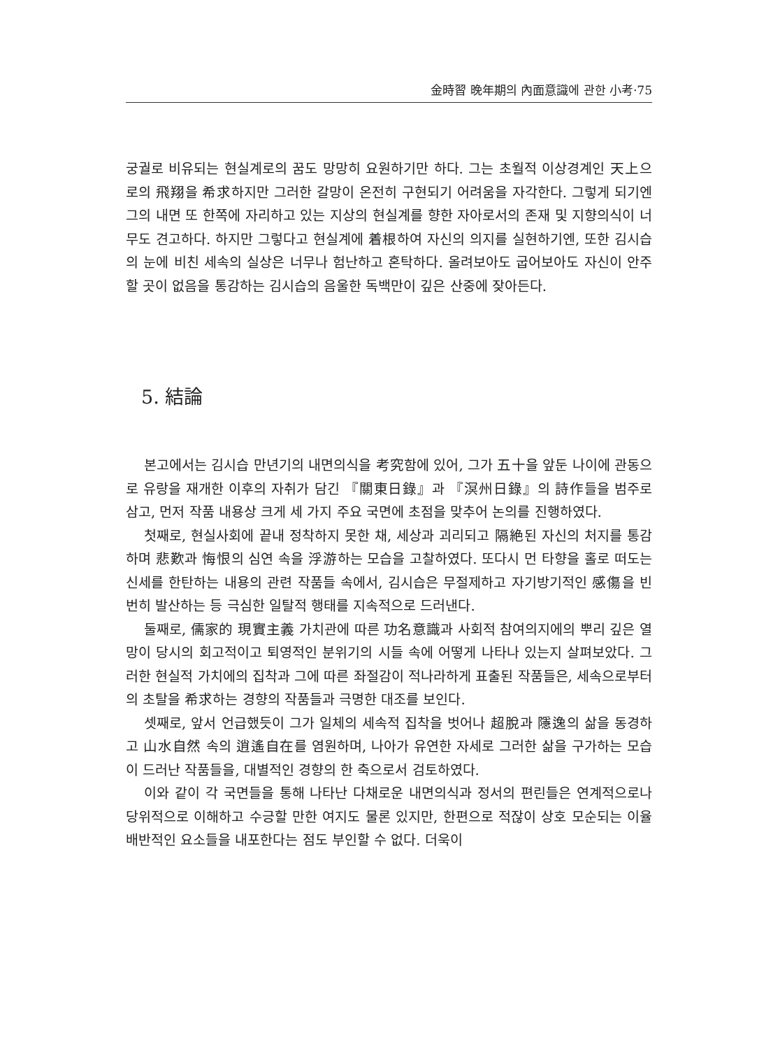金時習 晩年期의 內面意識에 관한 小考·75
궁궐로 비유되는 현실계로의 꿈도 망망히 요원하기만 하다. 그는 초월적 이상경계인 天上으로의 飛翔을 希求하지만 그러한 갈망이 온전히 구현되기 어려움을 자각한다. 그렇게 되기엔 그의 내면 또 한쪽에 자리하고 있는 지상의 현실계를 향한 자아로서의 존재 및 지향의식이 너무도 견고하다. 하지만 그렇다고 현실계에 着根하여 자신의 의지를 실현하기엔, 또한 김시습의 눈에 비친 세속의 실상은 너무나 험난하고 혼탁하다. 올려보아도 굽어보아도 자신이 안주할 곳이 없음을 통감하는 김시습의 음울한 독백만이 깊은 산중에 잦아든다.
5. 結論
본고에서는 김시습 만년기의 내면의식을 考究함에 있어, 그가 五十을 앞둔 나이에 관동으로 유랑을 재개한 이후의 자취가 담긴 『關東日錄』과 『溟州日錄』의 詩作들을 범주로 삼고, 먼저 작품 내용상 크게 세 가지 주요 국면에 초점을 맞추어 논의를 진행하였다.
첫째로, 현실사회에 끝내 정착하지 못한 채, 세상과 괴리되고 隔絶된 자신의 처지를 통감하며 悲歎과 悔恨의 심연 속을 浮游하는 모습을 고찰하였다. 또다시 먼 타향을 홀로 떠도는 신세를 한탄하는 내용의 관련 작품들 속에서, 김시습은 무절제하고 자기방기적인 感傷을 빈번히 발산하는 등 극심한 일탈적 행태를 지속적으로 드러낸다.
둘째로, 儒家的 現實主義 가치관에 따른 功名意識과 사회적 참여의지에의 뿌리 깊은 열망이 당시의 회고적이고 퇴영적인 분위기의 시들 속에 어떻게 나타나 있는지 살펴보았다. 그러한 현실적 가치에의 집착과 그에 따른 좌절감이 적나라하게 표출된 작품들은, 세속으로부터의 초탈을 希求하는 경향의 작품들과 극명한 대조를 보인다.
셋째로, 앞서 언급했듯이 그가 일체의 세속적 집착을 벗어나 超脫과 隱逸의 삶을 동경하고 山水自然 속의 逍遙自在를 염원하며, 나아가 유연한 자세로 그러한 삶을 구가하는 모습이 드러난 작품들을, 대별적인 경향의 한 축으로서 검토하였다.
이와 같이 각 국면들을 통해 나타난 다채로운 내면의식과 정서의 편린들은 연계적으로나 당위적으로 이해하고 수긍할 만한 여지도 물론 있지만, 한편으로 적잖이 상호 모순되는 이율배반적인 요소들을 내포한다는 점도 부인할 수 없다. 더욱이